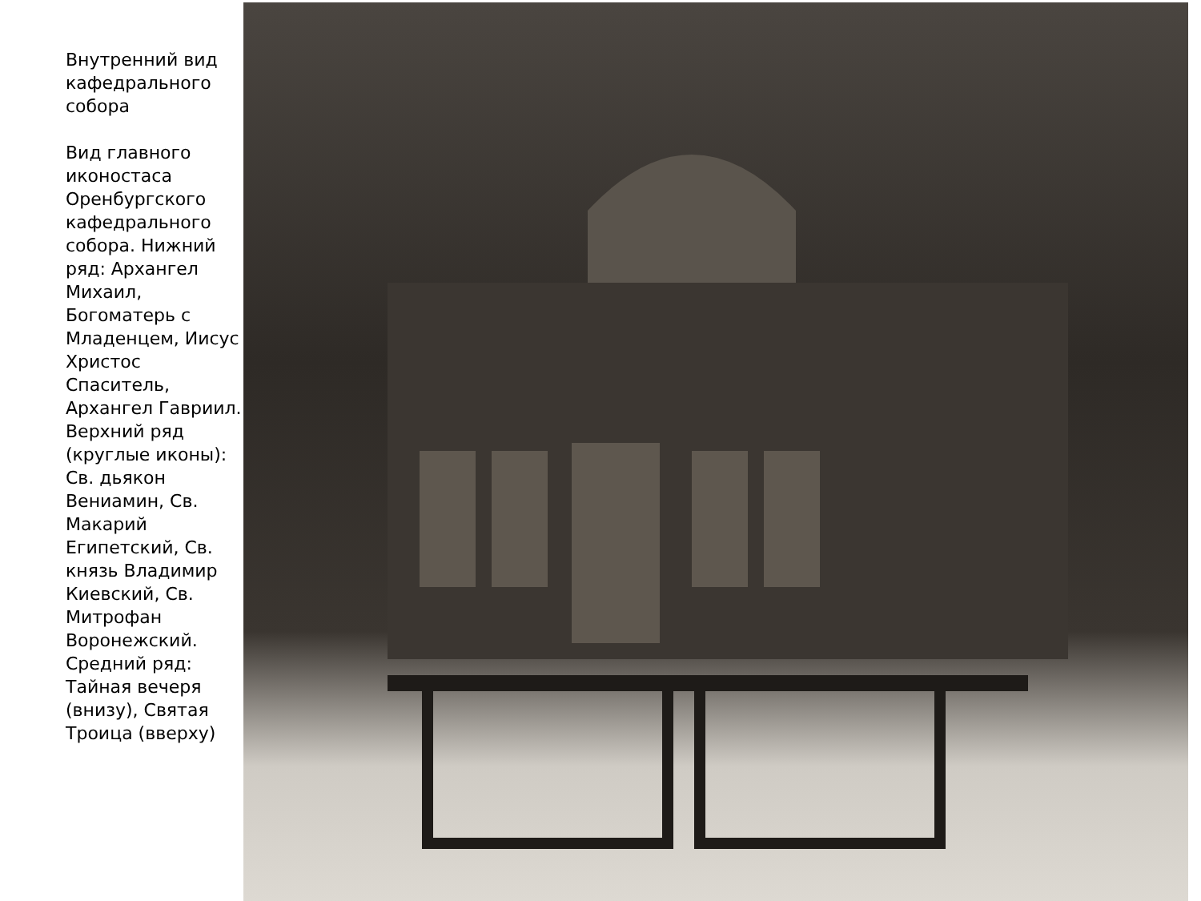Внутренний вид кафедрального собора
Вид главного иконостаса Оренбургского кафедрального собора. Нижний ряд: Архангел Михаил, Богоматерь с Младенцем, Иисус Христос Спаситель, Архангел Гавриил. Верхний ряд (круглые иконы): Св. дьякон Вениамин, Св. Макарий Египетский, Св. князь Владимир Киевский, Св. Митрофан Воронежский. Средний ряд: Тайная вечеря (внизу), Святая Троица (вверху)